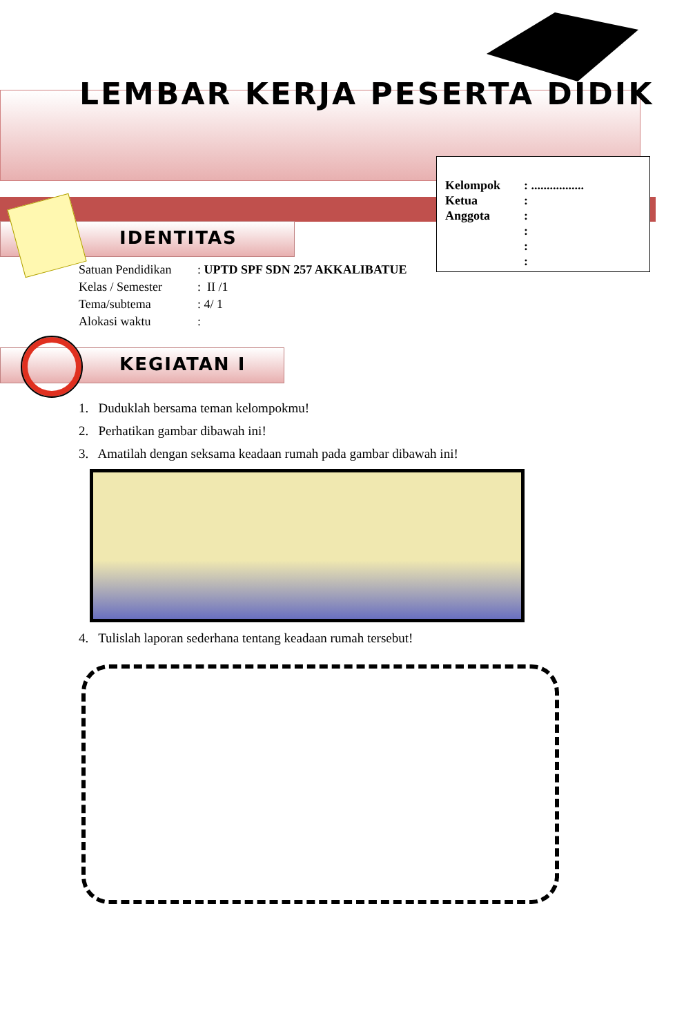LEMBAR KERJA PESERTA DIDIK
Kelompok: .................
Ketua:
Anggota:
:
:
:
IDENTITAS
Satuan Pendidikan: UPTD SPF SDN 257 AKKALIBATUE
Kelas / Semester: II /1
Tema/subtema: 4/ 1
Alokasi waktu:
KEGIATAN I
1. Duduklah bersama teman kelompokmu!
2. Perhatikan gambar dibawah ini!
3. Amatilah dengan seksama keadaan rumah pada gambar dibawah ini!
4. Tulislah laporan sederhana tentang keadaan rumah tersebut!